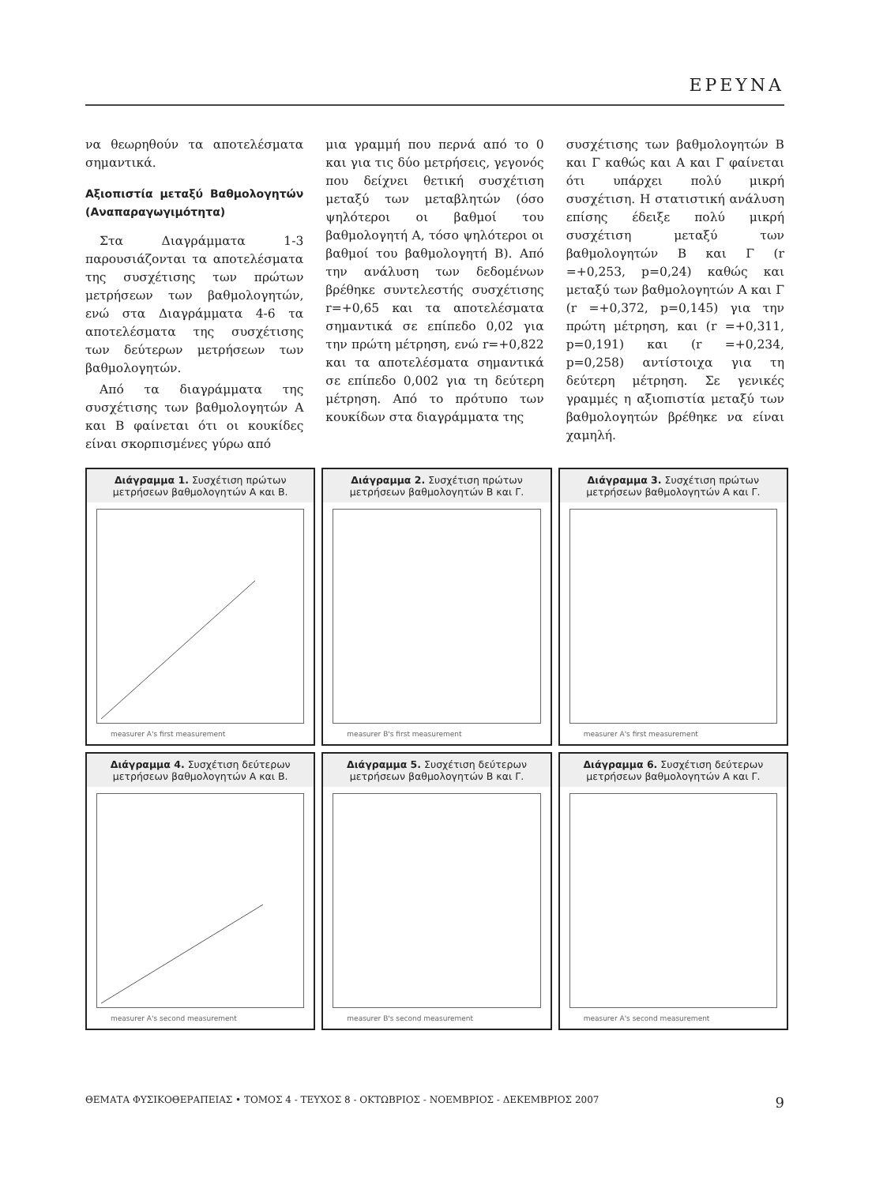ΕΡΕΥΝΑ
να θεωρηθούν τα αποτελέσματα σημαντικά.
Αξιοπιστία μεταξύ Βαθμολογητών (Αναπαραγωγιμότητα)
Στα Διαγράμματα 1-3 παρουσιάζονται τα αποτελέσματα της συσχέτισης των πρώτων μετρήσεων των βαθμολογητών, ενώ στα Διαγράμματα 4-6 τα αποτελέσματα της συσχέτισης των δεύτερων μετρήσεων των βαθμολογητών.
Από τα διαγράμματα της συσχέτισης των βαθμολογητών Α και Β φαίνεται ότι οι κουκίδες είναι σκορπισμένες γύρω από
μια γραμμή που περνά από το 0 και για τις δύο μετρήσεις, γεγονός που δείχνει θετική συσχέτιση μεταξύ των μεταβλητών (όσο ψηλότεροι οι βαθμοί του βαθμολογητή Α, τόσο ψηλότεροι οι βαθμοί του βαθμολογητή Β). Από την ανάλυση των δεδομένων βρέθηκε συντελεστής συσχέτισης r=+0,65 και τα αποτελέσματα σημαντικά σε επίπεδο 0,02 για την πρώτη μέτρηση, ενώ r=+0,822 και τα αποτελέσματα σημαντικά σε επίπεδο 0,002 για τη δεύτερη μέτρηση. Από το πρότυπο των κουκίδων στα διαγράμματα της
συσχέτισης των βαθμολογητών Β και Γ καθώς και Α και Γ φαίνεται ότι υπάρχει πολύ μικρή συσχέτιση. Η στατιστική ανάλυση επίσης έδειξε πολύ μικρή συσχέτιση μεταξύ των βαθμολογητών Β και Γ (r =+0,253, p=0,24) καθώς και μεταξύ των βαθμολογητών Α και Γ (r =+0,372, p=0,145) για την πρώτη μέτρηση, και (r =+0,311, p=0,191) και (r =+0,234, p=0,258) αντίστοιχα για τη δεύτερη μέτρηση. Σε γενικές γραμμές η αξιοπιστία μεταξύ των βαθμολογητών βρέθηκε να είναι χαμηλή.
Διάγραμμα 1. Συσχέτιση πρώτων μετρήσεων βαθμολογητών Α και Β.
measurer A's first measurement
Διάγραμμα 2. Συσχέτιση πρώτων μετρήσεων βαθμολογητών Β και Γ.
measurer B's first measurement
Διάγραμμα 3. Συσχέτιση πρώτων μετρήσεων βαθμολογητών Α και Γ.
measurer A's first measurement
Διάγραμμα 4. Συσχέτιση δεύτερων μετρήσεων βαθμολογητών Α και Β.
measurer A's second measurement
Διάγραμμα 5. Συσχέτιση δεύτερων μετρήσεων βαθμολογητών Β και Γ.
measurer B's second measurement
Διάγραμμα 6. Συσχέτιση δεύτερων μετρήσεων βαθμολογητών Α και Γ.
measurer A's second measurement
ΘΕΜΑΤΑ ΦΥΣΙΚΟΘΕΡΑΠΕΙΑΣ • ΤΟΜΟΣ 4 - ΤΕΥΧΟΣ 8 - ΟΚΤΩΒΡΙΟΣ - ΝΟΕΜΒΡΙΟΣ - ΔΕΚΕΜΒΡΙΟΣ 2007 9